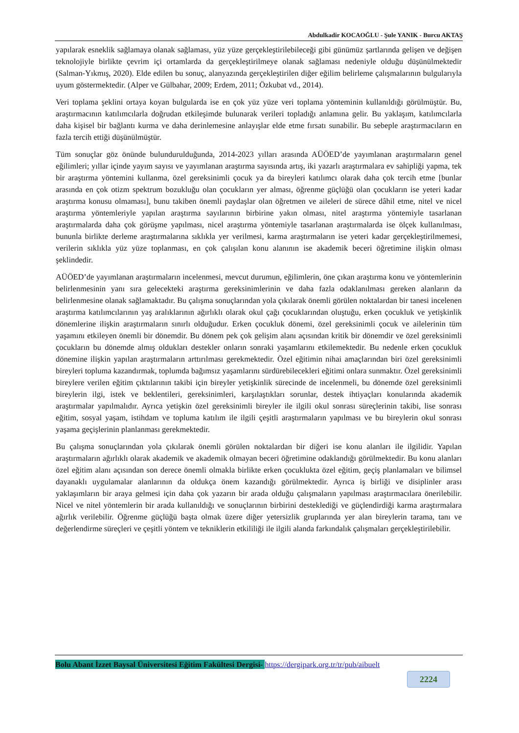Abdulkadir KOCAOĞLU - Şule YANIK - Burcu AKTAŞ
yapılarak esneklik sağlamaya olanak sağlaması, yüz yüze gerçekleştirilebileceği gibi günümüz şartlarında gelişen ve değişen teknolojiyle birlikte çevrim içi ortamlarda da gerçekleştirilmeye olanak sağlaması nedeniyle olduğu düşünülmektedir (Salman-Yıkmış, 2020). Elde edilen bu sonuç, alanyazında gerçekleştirilen diğer eğilim belirleme çalışmalarının bulgularıyla uyum göstermektedir. (Alper ve Gülbahar, 2009; Erdem, 2011; Özkubat vd., 2014).
Veri toplama şeklini ortaya koyan bulgularda ise en çok yüz yüze veri toplama yönteminin kullanıldığı görülmüştür. Bu, araştırmacının katılımcılarla doğrudan etkileşimde bulunarak verileri topladığı anlamına gelir. Bu yaklaşım, katılımcılarla daha kişisel bir bağlantı kurma ve daha derinlemesine anlayışlar elde etme fırsatı sunabilir. Bu sebeple araştırmacıların en fazla tercih ettiği düşünülmüştür.
Tüm sonuçlar göz önünde bulundurulduğunda, 2014-2023 yılları arasında AÜÖED’de yayımlanan araştırmaların genel eğilimleri; yıllar içinde yayım sayısı ve yayımlanan araştırma sayısında artış, iki yazarlı araştırmalara ev sahipliği yapma, tek bir araştırma yöntemini kullanma, özel gereksinimli çocuk ya da bireyleri katılımcı olarak daha çok tercih etme [bunlar arasında en çok otizm spektrum bozukluğu olan çocukların yer alması, öğrenme güçlüğü olan çocukların ise yeteri kadar araştırma konusu olmaması], bunu takiben önemli paydaşlar olan öğretmen ve aileleri de sürece dâhil etme, nitel ve nicel araştırma yöntemleriyle yapılan araştırma sayılarının birbirine yakın olması, nitel araştırma yöntemiyle tasarlanan araştırmalarda daha çok görüşme yapılması, nicel araştırma yöntemiyle tasarlanan araştırmalarda ise ölçek kullanılması, bununla birlikte derleme araştırmalarına sıklıkla yer verilmesi, karma araştırmaların ise yeteri kadar gerçekleştirilmemesi, verilerin sıklıkla yüz yüze toplanması, en çok çalışılan konu alanının ise akademik beceri öğretimine ilişkin olması şeklindedir.
AÜÖED’de yayımlanan araştırmaların incelenmesi, mevcut durumun, eğilimlerin, öne çıkan araştırma konu ve yöntemlerinin belirlenmesinin yanı sıra gelecekteki araştırma gereksinimlerinin ve daha fazla odaklanılması gereken alanların da belirlenmesine olanak sağlamaktadır. Bu çalışma sonuçlarından yola çıkılarak önemli görülen noktalardan bir tanesi incelenen araştırma katılımcılarının yaş aralıklarının ağırlıklı olarak okul çağı çocuklarından oluştuğu, erken çocukluk ve yetişkinlik dönemlerine ilişkin araştırmaların sınırlı olduğudur. Erken çocukluk dönemi, özel gereksinimli çocuk ve ailelerinin tüm yaşamını etkileyen önemli bir dönemdir. Bu dönem pek çok gelişim alanı açısından kritik bir dönemdir ve özel gereksinimli çocukların bu dönemde almış oldukları destekler onların sonraki yaşamlarını etkilemektedir. Bu nedenle erken çocukluk dönemine ilişkin yapılan araştırmaların arttırılması gerekmektedir. Özel eğitimin nihai amaçlarından biri özel gereksinimli bireyleri topluma kazandırmak, toplumda bağımsız yaşamlarını sürdürebilecekleri eğitimi onlara sunmaktır. Özel gereksinimli bireylere verilen eğitim çıktılarının takibi için bireyler yetişkinlik sürecinde de incelenmeli, bu dönemde özel gereksinimli bireylerin ilgi, istek ve beklentileri, gereksinimleri, karşılaştıkları sorunlar, destek ihtiyaçları konularında akademik araştırmalar yapılmalıdır. Ayrıca yetişkin özel gereksinimli bireyler ile ilgili okul sonrası süreçlerinin takibi, lise sonrası eğitim, sosyal yaşam, istihdam ve topluma katılım ile ilgili çeşitli araştırmaların yapılması ve bu bireylerin okul sonrası yaşama geçişlerinin planlanması gerekmektedir.
Bu çalışma sonuçlarından yola çıkılarak önemli görülen noktalardan bir diğeri ise konu alanları ile ilgilidir. Yapılan araştırmaların ağırlıklı olarak akademik ve akademik olmayan beceri öğretimine odaklandığı görülmektedir. Bu konu alanları özel eğitim alanı açısından son derece önemli olmakla birlikte erken çocuklukta özel eğitim, geçiş planlamaları ve bilimsel dayanaklı uygulamalar alanlarının da oldukça önem kazandığı görülmektedir. Ayrıca iş birliği ve disiplinler arası yaklaşımların bir araya gelmesi için daha çok yazarın bir arada olduğu çalışmaların yapılması araştırmacılara önerilebilir. Nicel ve nitel yöntemlerin bir arada kullanıldığı ve sonuçlarının birbirini desteklediği ve güçlendirdiği karma araştırmalara ağırlık verilebilir. Öğrenme güçlüğü başta olmak üzere diğer yetersizlik gruplarında yer alan bireylerin tarama, tanı ve değerlendirme süreçleri ve çeşitli yöntem ve tekniklerin etkililiği ile ilgili alanda farkındalık çalışmaları gerçekleştirilebilir.
Bolu Abant İzzet Baysal Üniversitesi Eğitim Fakültesi Dergisi- https://dergipark.org.tr/tr/pub/aibuelt
2224